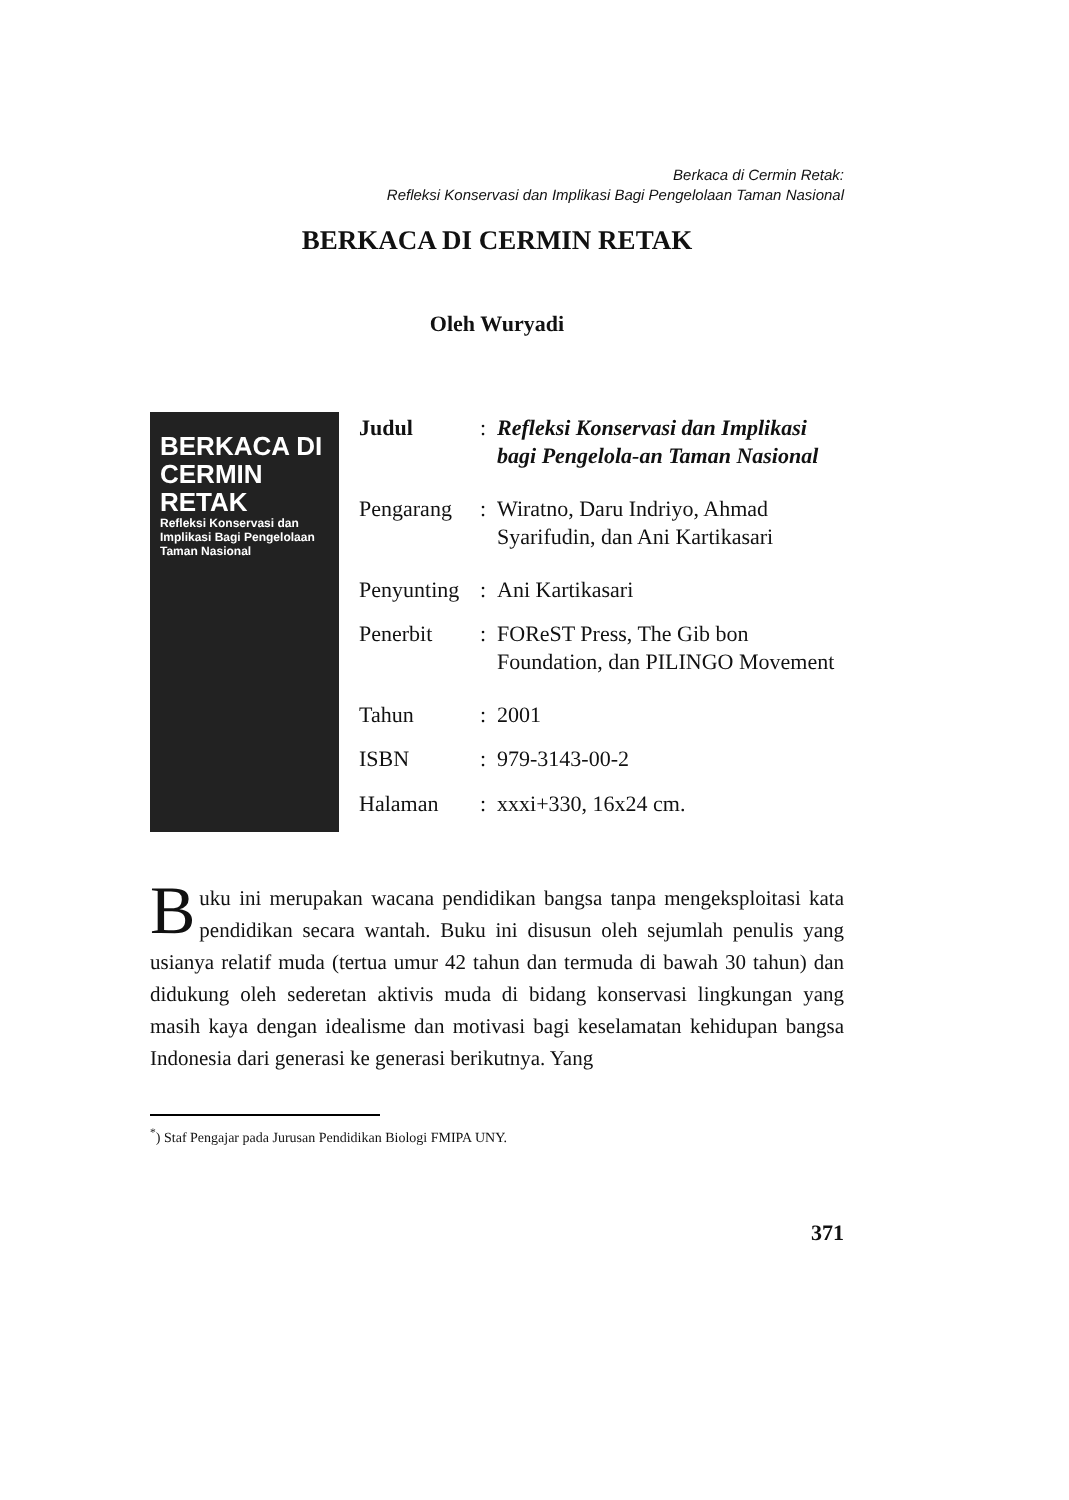Berkaca di Cermin Retak:
Refleksi Konservasi dan Implikasi Bagi Pengelolaan Taman Nasional
BERKACA DI CERMIN RETAK
Oleh Wuryadi
BERKACA DI
CERMIN RETAK
Refleksi Konservasi dan Implikasi Bagi Pengelolaan Taman Nasional
| Judul | : | Refleksi Konservasi dan Implikasi bagi Pengelola-an Taman Nasional |
| Pengarang | : | Wiratno, Daru Indriyo, Ahmad Syarifudin, dan Ani Kartikasari |
| Penyunting | : | Ani Kartikasari |
| Penerbit | : | FOReST Press, The Gib bon Foundation, dan PILINGO Movement |
| Tahun | : | 2001 |
| ISBN | : | 979-3143-00-2 |
| Halaman | : | xxxi+330, 16x24 cm. |
Buku ini merupakan wacana pendidikan bangsa tanpa mengeksploitasi kata pendidikan secara wantah. Buku ini disusun oleh sejumlah penulis yang usianya relatif muda (tertua umur 42 tahun dan termuda di bawah 30 tahun) dan didukung oleh sederetan aktivis muda di bidang konservasi lingkungan yang masih kaya dengan idealisme dan motivasi bagi keselamatan kehidupan bangsa Indonesia dari generasi ke generasi berikutnya. Yang
<sup>*</sup>) Staf Pengajar pada Jurusan Pendidikan Biologi FMIPA UNY.
371